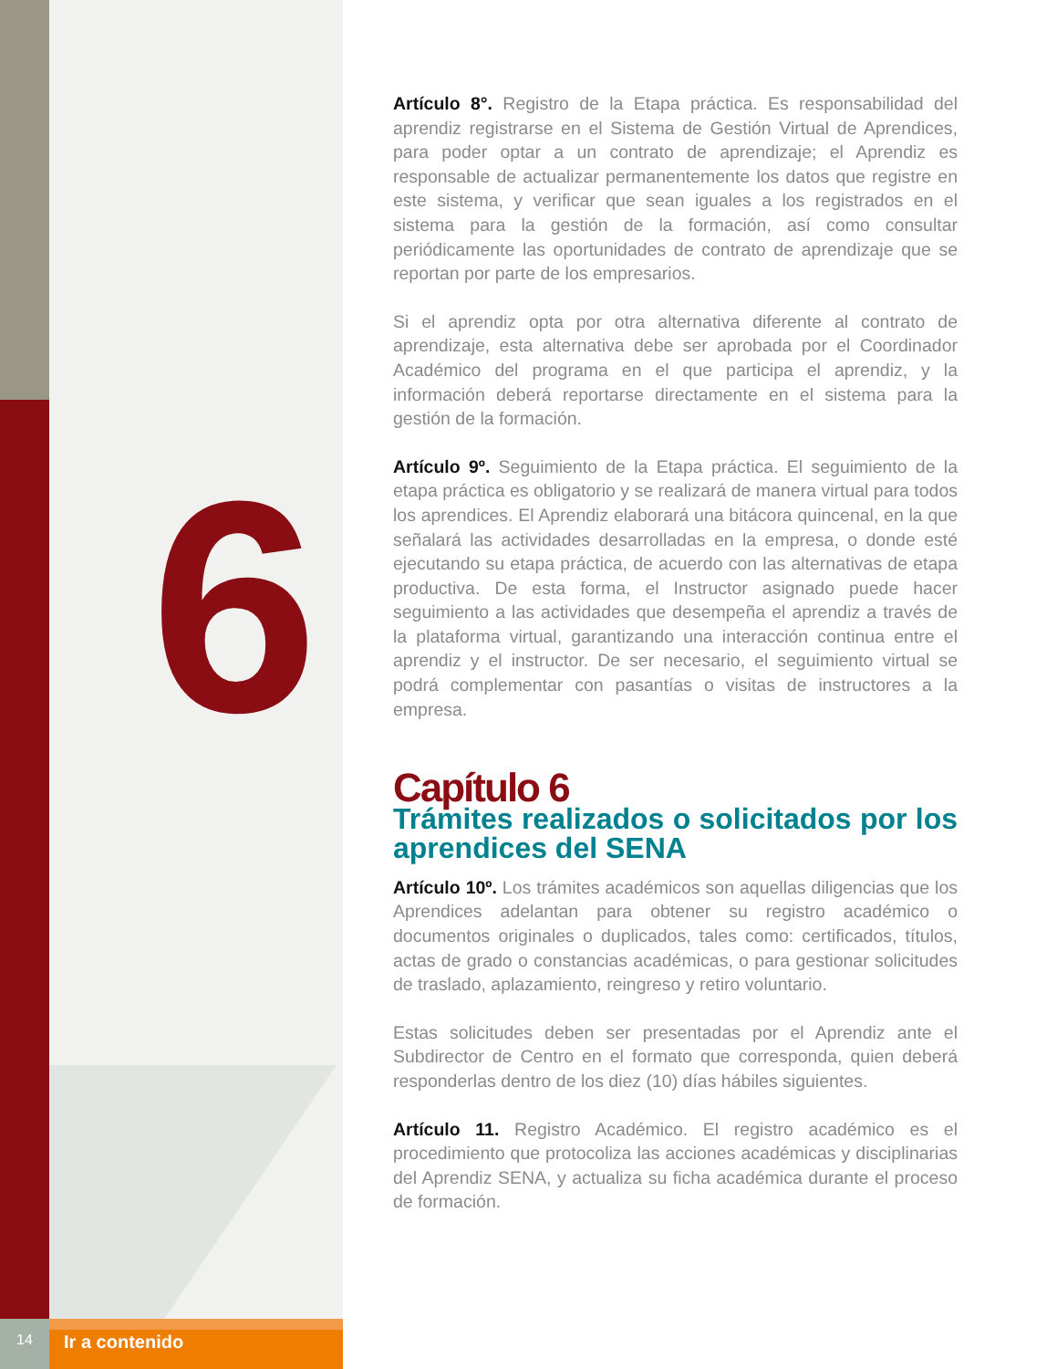6
Artículo 8°. Registro de la Etapa práctica. Es responsabilidad del aprendiz registrarse en el Sistema de Gestión Virtual de Aprendices, para poder optar a un contrato de aprendizaje; el Aprendiz es responsable de actualizar permanentemente los datos que registre en este sistema, y verificar que sean iguales a los registrados en el sistema para la gestión de la formación, así como consultar periódicamente las oportunidades de contrato de aprendizaje que se reportan por parte de los empresarios.
Si el aprendiz opta por otra alternativa diferente al contrato de aprendizaje, esta alternativa debe ser aprobada por el Coordinador Académico del programa en el que participa el aprendiz, y la información deberá reportarse directamente en el sistema para la gestión de la formación.
Artículo 9º. Seguimiento de la Etapa práctica. El seguimiento de la etapa práctica es obligatorio y se realizará de manera virtual para todos los aprendices. El Aprendiz elaborará una bitácora quincenal, en la que señalará las actividades desarrolladas en la empresa, o donde esté ejecutando su etapa práctica, de acuerdo con las alternativas de etapa productiva. De esta forma, el Instructor asignado puede hacer seguimiento a las actividades que desempeña el aprendiz a través de la plataforma virtual, garantizando una interacción continua entre el aprendiz y el instructor. De ser necesario, el seguimiento virtual se podrá complementar con pasantías o visitas de instructores a la empresa.
Capítulo 6
Trámites realizados o solicitados por los aprendices del SENA
Artículo 10º. Los trámites académicos son aquellas diligencias que los Aprendices adelantan para obtener su registro académico o documentos originales o duplicados, tales como: certificados, títulos, actas de grado o constancias académicas, o para gestionar solicitudes de traslado, aplazamiento, reingreso y retiro voluntario.
Estas solicitudes deben ser presentadas por el Aprendiz ante el Subdirector de Centro en el formato que corresponda, quien deberá responderlas dentro de los diez (10) días hábiles siguientes.
Artículo 11. Registro Académico. El registro académico es el procedimiento que protocoliza las acciones académicas y disciplinarias del Aprendiz SENA, y actualiza su ficha académica durante el proceso de formación.
14
Ir a contenido